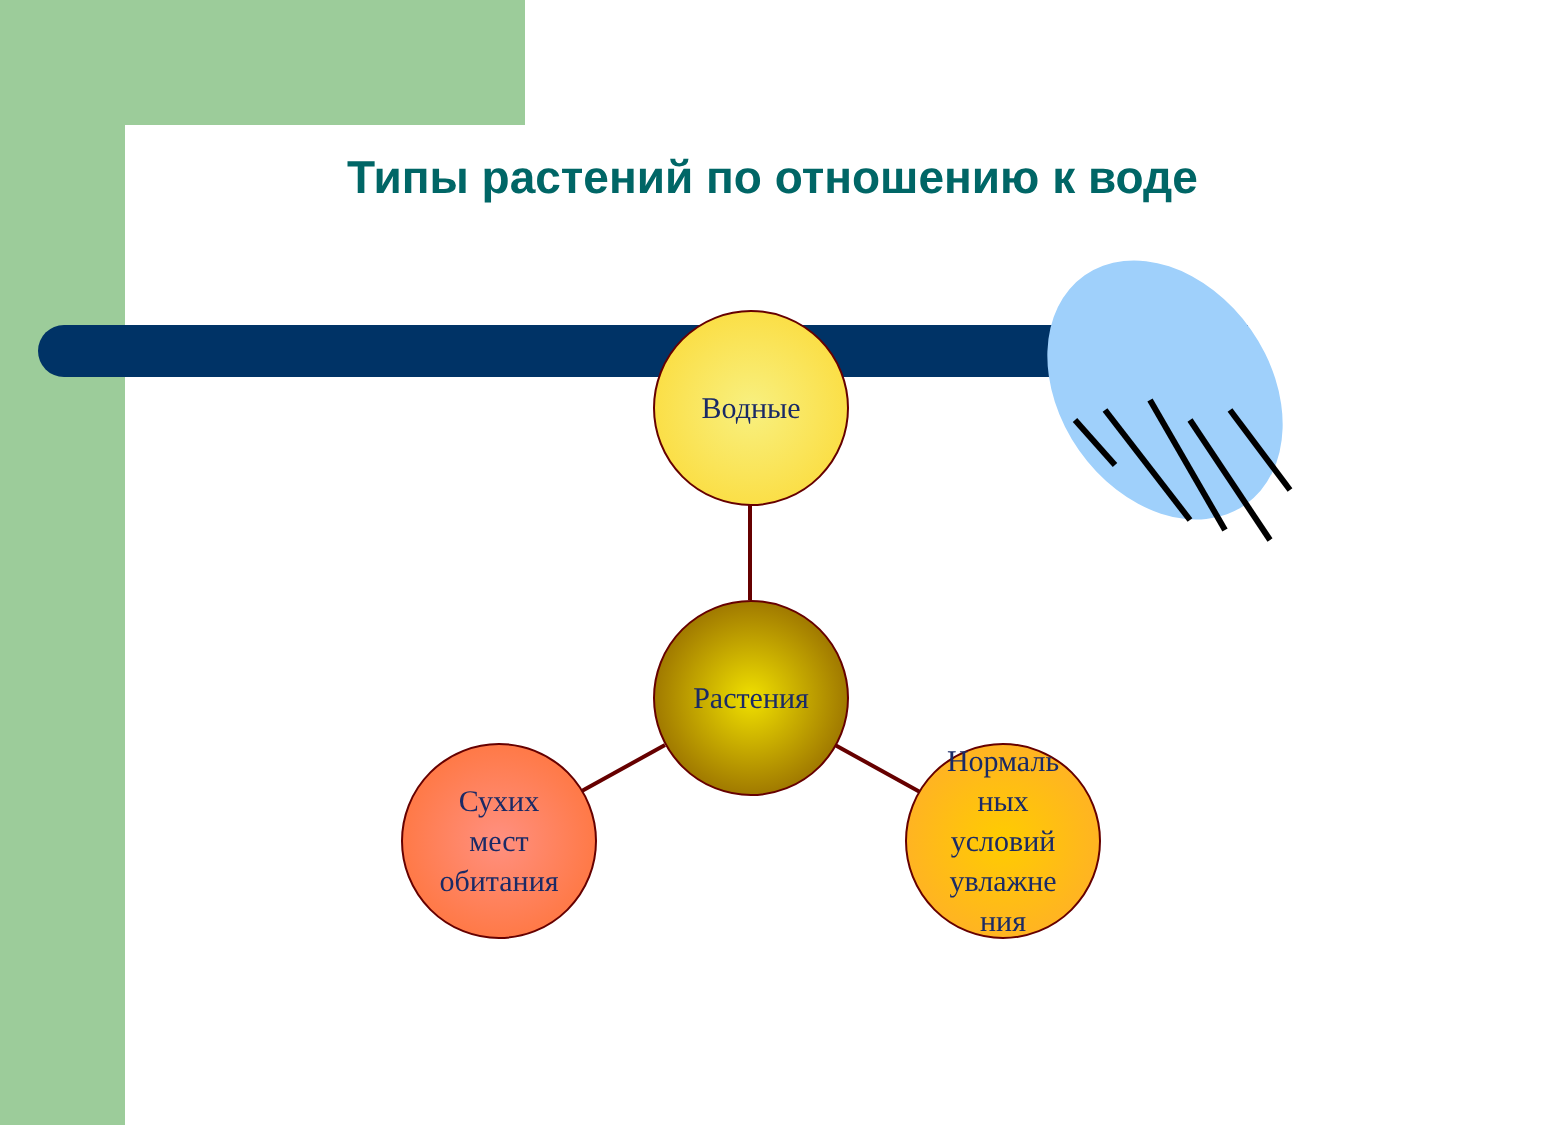Типы растений по отношению к воде
Водные
Растения
Сухих
мест
обитания
Нормаль
ных
условий
увлажне
ния